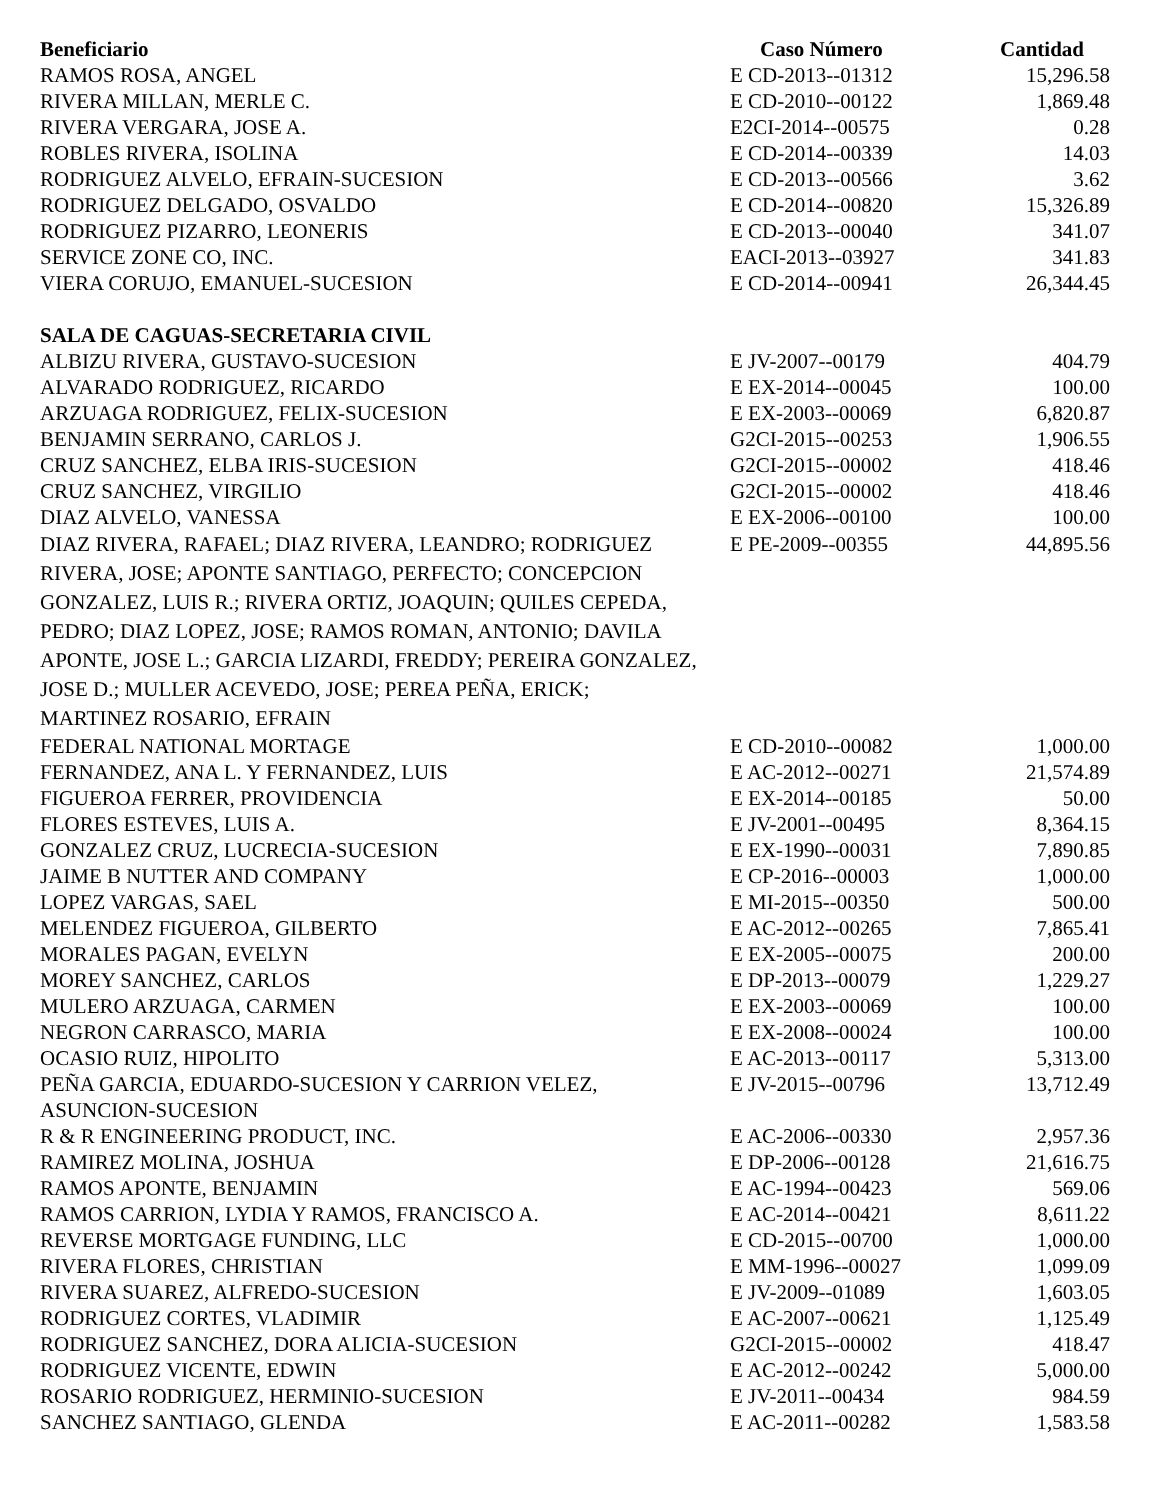| Beneficiario | Caso Número | Cantidad |
| --- | --- | --- |
| RAMOS ROSA, ANGEL | E CD-2013--01312 | 15,296.58 |
| RIVERA MILLAN, MERLE C. | E CD-2010--00122 | 1,869.48 |
| RIVERA VERGARA, JOSE A. | E2CI-2014--00575 | 0.28 |
| ROBLES RIVERA, ISOLINA | E CD-2014--00339 | 14.03 |
| RODRIGUEZ ALVELO, EFRAIN-SUCESION | E CD-2013--00566 | 3.62 |
| RODRIGUEZ DELGADO, OSVALDO | E CD-2014--00820 | 15,326.89 |
| RODRIGUEZ PIZARRO, LEONERIS | E CD-2013--00040 | 341.07 |
| SERVICE ZONE CO, INC. | EACI-2013--03927 | 341.83 |
| VIERA CORUJO, EMANUEL-SUCESION | E CD-2014--00941 | 26,344.45 |
| SALA DE CAGUAS-SECRETARIA CIVIL | | |
| ALBIZU RIVERA, GUSTAVO-SUCESION | E JV-2007--00179 | 404.79 |
| ALVARADO RODRIGUEZ, RICARDO | E EX-2014--00045 | 100.00 |
| ARZUAGA RODRIGUEZ, FELIX-SUCESION | E EX-2003--00069 | 6,820.87 |
| BENJAMIN SERRANO, CARLOS J. | G2CI-2015--00253 | 1,906.55 |
| CRUZ SANCHEZ, ELBA IRIS-SUCESION | G2CI-2015--00002 | 418.46 |
| CRUZ SANCHEZ, VIRGILIO | G2CI-2015--00002 | 418.46 |
| DIAZ ALVELO, VANESSA | E EX-2006--00100 | 100.00 |
| DIAZ RIVERA, RAFAEL; DIAZ RIVERA, LEANDRO; RODRIGUEZ RIVERA, JOSE; APONTE SANTIAGO, PERFECTO; CONCEPCION GONZALEZ, LUIS R.; RIVERA ORTIZ, JOAQUIN; QUILES CEPEDA, PEDRO; DIAZ LOPEZ, JOSE; RAMOS ROMAN, ANTONIO; DAVILA APONTE, JOSE L.; GARCIA LIZARDI, FREDDY; PEREIRA GONZALEZ, JOSE D.; MULLER ACEVEDO, JOSE; PEREA PEÑA, ERICK; MARTINEZ ROSARIO, EFRAIN | E PE-2009--00355 | 44,895.56 |
| FEDERAL NATIONAL MORTAGE | E CD-2010--00082 | 1,000.00 |
| FERNANDEZ, ANA L. Y FERNANDEZ, LUIS | E AC-2012--00271 | 21,574.89 |
| FIGUEROA FERRER, PROVIDENCIA | E EX-2014--00185 | 50.00 |
| FLORES ESTEVES, LUIS A. | E JV-2001--00495 | 8,364.15 |
| GONZALEZ CRUZ, LUCRECIA-SUCESION | E EX-1990--00031 | 7,890.85 |
| JAIME B NUTTER AND COMPANY | E CP-2016--00003 | 1,000.00 |
| LOPEZ VARGAS, SAEL | E MI-2015--00350 | 500.00 |
| MELENDEZ FIGUEROA, GILBERTO | E AC-2012--00265 | 7,865.41 |
| MORALES PAGAN, EVELYN | E EX-2005--00075 | 200.00 |
| MOREY SANCHEZ, CARLOS | E DP-2013--00079 | 1,229.27 |
| MULERO ARZUAGA, CARMEN | E EX-2003--00069 | 100.00 |
| NEGRON CARRASCO, MARIA | E EX-2008--00024 | 100.00 |
| OCASIO RUIZ, HIPOLITO | E AC-2013--00117 | 5,313.00 |
| PEÑA GARCIA, EDUARDO-SUCESION Y CARRION VELEZ, ASUNCION-SUCESION | E JV-2015--00796 | 13,712.49 |
| R & R ENGINEERING PRODUCT, INC. | E AC-2006--00330 | 2,957.36 |
| RAMIREZ MOLINA, JOSHUA | E DP-2006--00128 | 21,616.75 |
| RAMOS APONTE, BENJAMIN | E AC-1994--00423 | 569.06 |
| RAMOS CARRION, LYDIA Y RAMOS, FRANCISCO A. | E AC-2014--00421 | 8,611.22 |
| REVERSE MORTGAGE FUNDING, LLC | E CD-2015--00700 | 1,000.00 |
| RIVERA FLORES, CHRISTIAN | E MM-1996--00027 | 1,099.09 |
| RIVERA SUAREZ, ALFREDO-SUCESION | E JV-2009--01089 | 1,603.05 |
| RODRIGUEZ CORTES, VLADIMIR | E AC-2007--00621 | 1,125.49 |
| RODRIGUEZ SANCHEZ, DORA ALICIA-SUCESION | G2CI-2015--00002 | 418.47 |
| RODRIGUEZ VICENTE, EDWIN | E AC-2012--00242 | 5,000.00 |
| ROSARIO RODRIGUEZ, HERMINIO-SUCESION | E JV-2011--00434 | 984.59 |
| SANCHEZ SANTIAGO, GLENDA | E AC-2011--00282 | 1,583.58 |